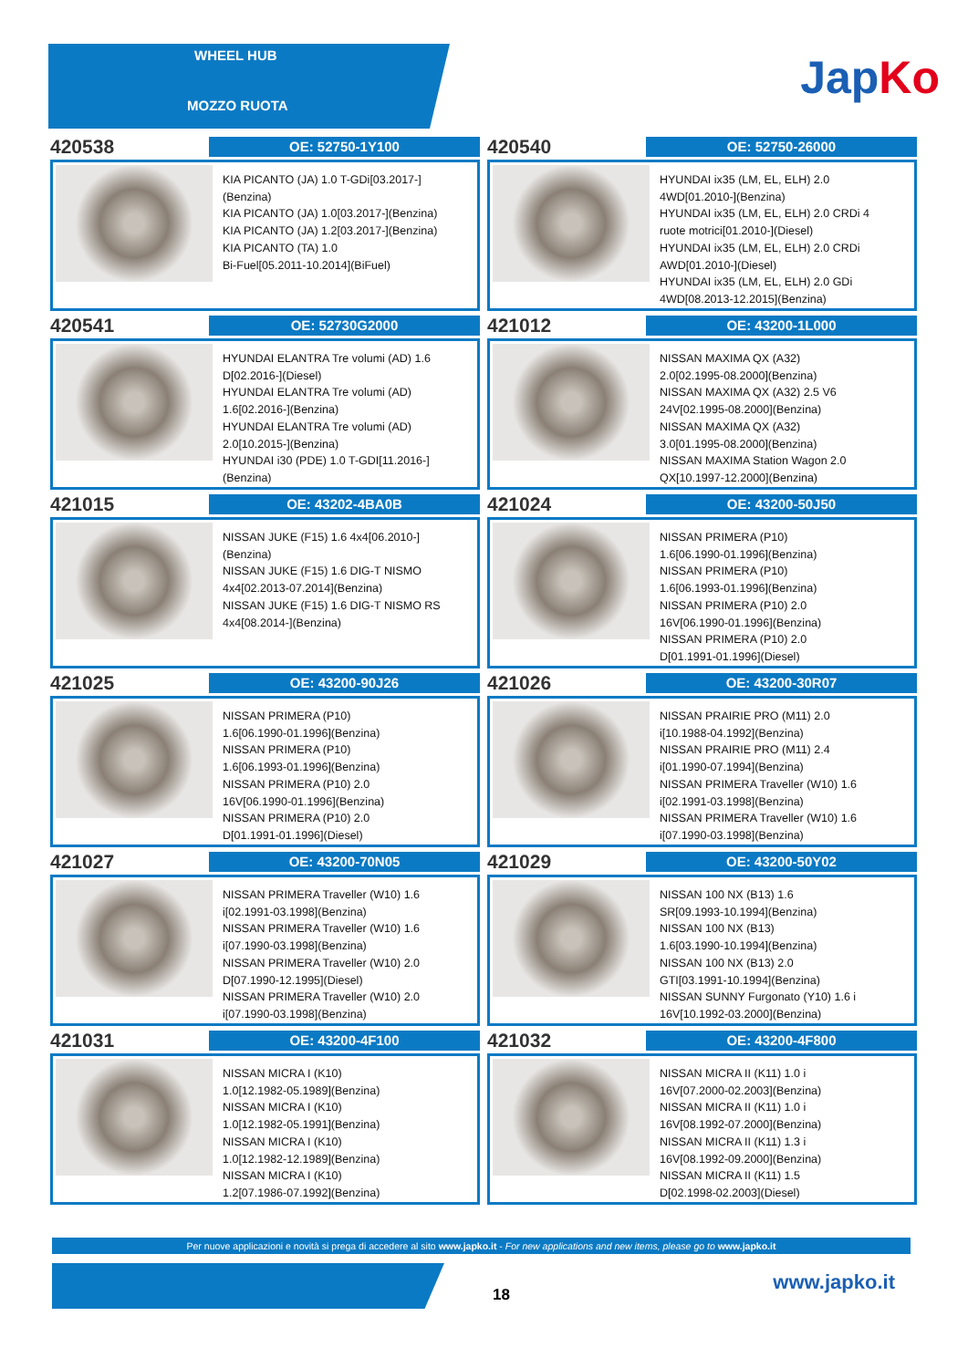WHEEL HUB
MOZZO RUOTA
JapKo
420538
OE: 52750-1Y100
KIA PICANTO (JA) 1.0 T-GDi[03.2017-]
(Benzina)
KIA PICANTO (JA) 1.0[03.2017-](Benzina)
KIA PICANTO (JA) 1.2[03.2017-](Benzina)
KIA PICANTO (TA) 1.0
Bi-Fuel[05.2011-10.2014](BiFuel)
420540
OE: 52750-26000
HYUNDAI ix35 (LM, EL, ELH) 2.0
4WD[01.2010-](Benzina)
HYUNDAI ix35 (LM, EL, ELH) 2.0 CRDi 4
ruote motrici[01.2010-](Diesel)
HYUNDAI ix35 (LM, EL, ELH) 2.0 CRDi
AWD[01.2010-](Diesel)
HYUNDAI ix35 (LM, EL, ELH) 2.0 GDi
4WD[08.2013-12.2015](Benzina)
420541
OE: 52730G2000
HYUNDAI ELANTRA Tre volumi (AD) 1.6
D[02.2016-](Diesel)
HYUNDAI ELANTRA Tre volumi (AD)
1.6[02.2016-](Benzina)
HYUNDAI ELANTRA Tre volumi (AD)
2.0[10.2015-](Benzina)
HYUNDAI i30 (PDE) 1.0 T-GDI[11.2016-]
(Benzina)
421012
OE: 43200-1L000
NISSAN MAXIMA QX (A32)
2.0[02.1995-08.2000](Benzina)
NISSAN MAXIMA QX (A32) 2.5 V6
24V[02.1995-08.2000](Benzina)
NISSAN MAXIMA QX (A32)
3.0[01.1995-08.2000](Benzina)
NISSAN MAXIMA Station Wagon 2.0
QX[10.1997-12.2000](Benzina)
421015
OE: 43202-4BA0B
NISSAN JUKE (F15) 1.6 4x4[06.2010-]
(Benzina)
NISSAN JUKE (F15) 1.6 DIG-T NISMO
4x4[02.2013-07.2014](Benzina)
NISSAN JUKE (F15) 1.6 DIG-T NISMO RS
4x4[08.2014-](Benzina)
421024
OE: 43200-50J50
NISSAN PRIMERA (P10)
1.6[06.1990-01.1996](Benzina)
NISSAN PRIMERA (P10)
1.6[06.1993-01.1996](Benzina)
NISSAN PRIMERA (P10) 2.0
16V[06.1990-01.1996](Benzina)
NISSAN PRIMERA (P10) 2.0
D[01.1991-01.1996](Diesel)
421025
OE: 43200-90J26
NISSAN PRIMERA (P10)
1.6[06.1990-01.1996](Benzina)
NISSAN PRIMERA (P10)
1.6[06.1993-01.1996](Benzina)
NISSAN PRIMERA (P10) 2.0
16V[06.1990-01.1996](Benzina)
NISSAN PRIMERA (P10) 2.0
D[01.1991-01.1996](Diesel)
421026
OE: 43200-30R07
NISSAN PRAIRIE PRO (M11) 2.0
i[10.1988-04.1992](Benzina)
NISSAN PRAIRIE PRO (M11) 2.4
i[01.1990-07.1994](Benzina)
NISSAN PRIMERA Traveller (W10) 1.6
i[02.1991-03.1998](Benzina)
NISSAN PRIMERA Traveller (W10) 1.6
i[07.1990-03.1998](Benzina)
421027
OE: 43200-70N05
NISSAN PRIMERA Traveller (W10) 1.6
i[02.1991-03.1998](Benzina)
NISSAN PRIMERA Traveller (W10) 1.6
i[07.1990-03.1998](Benzina)
NISSAN PRIMERA Traveller (W10) 2.0
D[07.1990-12.1995](Diesel)
NISSAN PRIMERA Traveller (W10) 2.0
i[07.1990-03.1998](Benzina)
421029
OE: 43200-50Y02
NISSAN 100 NX (B13) 1.6
SR[09.1993-10.1994](Benzina)
NISSAN 100 NX (B13)
1.6[03.1990-10.1994](Benzina)
NISSAN 100 NX (B13) 2.0
GTI[03.1991-10.1994](Benzina)
NISSAN SUNNY Furgonato (Y10) 1.6 i
16V[10.1992-03.2000](Benzina)
421031
OE: 43200-4F100
NISSAN MICRA I (K10)
1.0[12.1982-05.1989](Benzina)
NISSAN MICRA I (K10)
1.0[12.1982-05.1991](Benzina)
NISSAN MICRA I (K10)
1.0[12.1982-12.1989](Benzina)
NISSAN MICRA I (K10)
1.2[07.1986-07.1992](Benzina)
421032
OE: 43200-4F800
NISSAN MICRA II (K11) 1.0 i
16V[07.2000-02.2003](Benzina)
NISSAN MICRA II (K11) 1.0 i
16V[08.1992-07.2000](Benzina)
NISSAN MICRA II (K11) 1.3 i
16V[08.1992-09.2000](Benzina)
NISSAN MICRA II (K11) 1.5
D[02.1998-02.2003](Diesel)
Per nuove applicazioni e novità si prega di accedere al sito www.japko.it - For new applications and new items, please go to www.japko.it
18
www.japko.it